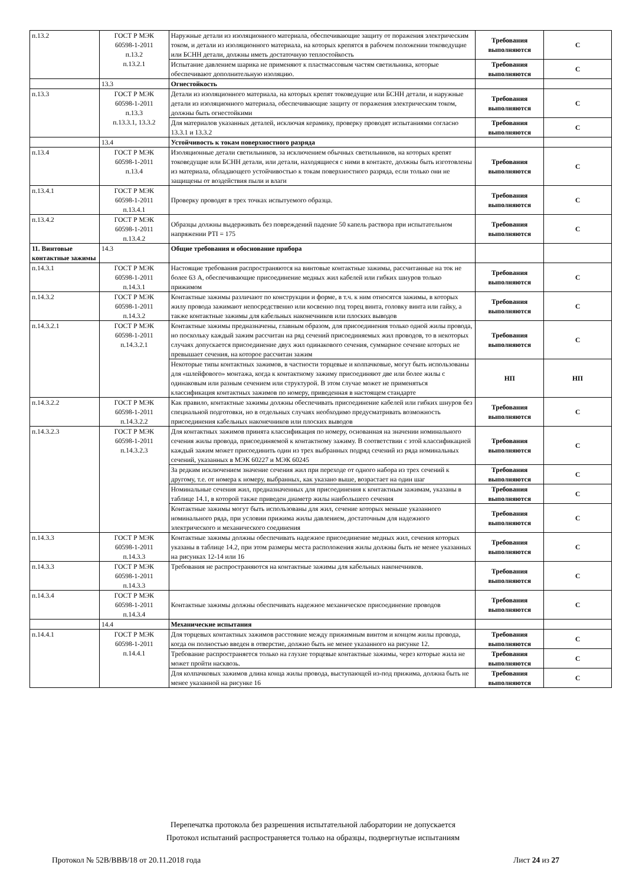| п.13.2 | ГОСТ Р МЭК 60598-1-2011 п.13.2 п.13.2.1 | Наружные детали из изоляционного материала, обеспечивающие защиту от поражения электрическим током, и детали из изоляционного материала, на которых крепятся в рабочем положении токоведущие или БСНН детали, должны иметь достаточную теплостойкость | Требования выполняются | С |
| | | Испытание давлением шарика не применяют к пластмассовым частям светильника, которые обеспечивают дополнительную изоляцию. | Требования выполняются | С |
| | 13.3 | Огнестойкость | | |
| п.13.3 | ГОСТ Р МЭК 60598-1-2011 п.13.3 п.13.3.1, 13.3.2 | Детали из изоляционного материала, на которых крепят токоведущие или БСНН детали, и наружные детали из изоляционного материала, обеспечивающие защиту от поражения электрическим током, должны быть огнестойкими | Требования выполняются | С |
| | | Для материалов указанных деталей, исключая керамику, проверку проводят испытаниями согласно 13.3.1 и 13.3.2 | Требования выполняются | С |
| | 13.4 | Устойчивость к токам поверхностного разряда | | |
| п.13.4 | ГОСТ Р МЭК 60598-1-2011 п.13.4 | Изоляционные детали светильников, за исключением обычных светильников, на которых крепят токоведущие или БСНН детали, или детали, находящиеся с ними в контакте, должны быть изготовлены из материала, обладающего устойчивостью к токам поверхностного разряда, если только они не защищены от воздействия пыли и влаги | Требования выполняются | С |
| п.13.4.1 | ГОСТ Р МЭК 60598-1-2011 п.13.4.1 | Проверку проводят в трех точках испытуемого образца. | Требования выполняются | С |
| п.13.4.2 | ГОСТ Р МЭК 60598-1-2011 п.13.4.2 | Образцы должны выдерживать без повреждений падение 50 капель раствора при испытательном напряжении PTI = 175 | Требования выполняются | С |
| 11. Винтовые контактные зажимы | 14.3 | Общие требования и обоснование прибора | | |
| п.14.3.1 | ГОСТ Р МЭК 60598-1-2011 п.14.3.1 | Настоящие требования распространяются на винтовые контактные зажимы, рассчитанные на ток не более 63 А, обеспечивающие присоединение медных жил кабелей или гибких шнуров только прижимом | Требования выполняются | С |
| п.14.3.2 | ГОСТ Р МЭК 60598-1-2011 п.14.3.2 | Контактные зажимы различают по конструкции и форме, в т.ч. к ним относятся зажимы, в которых жилу провода зажимают непосредственно или косвенно под торец винта, головку винта или гайку, а также контактные зажимы для кабельных наконечников или плоских выводов | Требования выполняются | С |
| п.14.3.2.1 | ГОСТ Р МЭК 60598-1-2011 п.14.3.2.1 | Контактные зажимы предназначены, главным образом, для присоединения только одной жилы провода, но поскольку каждый зажим рассчитан на ряд сечений присоединяемых жил проводов, то в некоторых случаях допускается присоединение двух жил одинакового сечения, суммарное сечение которых не превышает сечения, на которое рассчитан зажим | Требования выполняются | С |
| | | Некоторые типы контактных зажимов, в частности торцевые и колпачковые, могут быть использованы для «шлейфового» монтажа, когда к контактному зажиму присоединяют две или более жилы с одинаковым или разным сечением или структурой. В этом случае может не применяться классификация контактных зажимов по номеру, приведенная в настоящем стандарте | НП | НП |
| п.14.3.2.2 | ГОСТ Р МЭК 60598-1-2011 п.14.3.2.2 | Как правило, контактные зажимы должны обеспечивать присоединение кабелей или гибких шнуров без специальной подготовки, но в отдельных случаях необходимо предусматривать возможность присоединения кабельных наконечников или плоских выводов | Требования выполняются | С |
| п.14.3.2.3 | ГОСТ Р МЭК 60598-1-2011 п.14.3.2.3 | Для контактных зажимов принята классификация по номеру, основанная на значении номинального сечения жилы провода, присоединяемой к контактному зажиму. В соответствии с этой классификацией каждый зажим может присоединить один из трех выбранных подряд сечений из ряда номинальных сечений, указанных в МЭК 60227 и МЭК 60245 | Требования выполняются | С |
| | | За редким исключением значение сечения жил при переходе от одного набора из трех сечений к другому, т.е. от номера к номеру, выбранных, как указано выше, возрастает на один шаг | Требования выполняются | С |
| | | Номинальные сечения жил, предназначенных для присоединения к контактным зажимам, указаны в таблице 14.1, в которой также приведен диаметр жилы наибольшего сечения | Требования выполняются | С |
| | | Контактные зажимы могут быть использованы для жил, сечение которых меньше указанного номинального ряда, при условии прижима жилы давлением, достаточным для надежного электрического и механического соединения | Требования выполняются | С |
| п.14.3.3 | ГОСТ Р МЭК 60598-1-2011 п.14.3.3 | Контактные зажимы должны обеспечивать надежное присоединение медных жил, сечения которых указаны в таблице 14.2, при этом размеры места расположения жилы должны быть не менее указанных на рисунках 12-14 или 16 | Требования выполняются | С |
| п.14.3.3 | ГОСТ Р МЭК 60598-1-2011 п.14.3.3 | Требования не распространяются на контактные зажимы для кабельных наконечников. | Требования выполняются | С |
| п.14.3.4 | ГОСТ Р МЭК 60598-1-2011 п.14.3.4 | Контактные зажимы должны обеспечивать надежное механическое присоединение проводов | Требования выполняются | С |
| | 14.4 | Механические испытания | | |
| п.14.4.1 | ГОСТ Р МЭК 60598-1-2011 п.14.4.1 | Для торцевых контактных зажимов расстояние между прижимным винтом и концом жилы провода, когда он полностью введен в отверстие, должно быть не менее указанного на рисунке 12. | Требования выполняются | С |
| | | Требование распространяется только на глухие торцевые контактные зажимы, через которые жила не может пройти насквозь. | Требования выполняются | С |
| | | Для колпачковых зажимов длина конца жилы провода, выступающей из-под прижима, должна быть не менее указанной на рисунке 16 | Требования выполняются | С |
Перепечатка протокола без разрешения испытательной лаборатории не допускается
Протокол испытаний распространяется только на образцы, подвергнутые испытаниям
Протокол № 52В/ВВВ/18 от 20.11.2018 года Лист 24 из 27